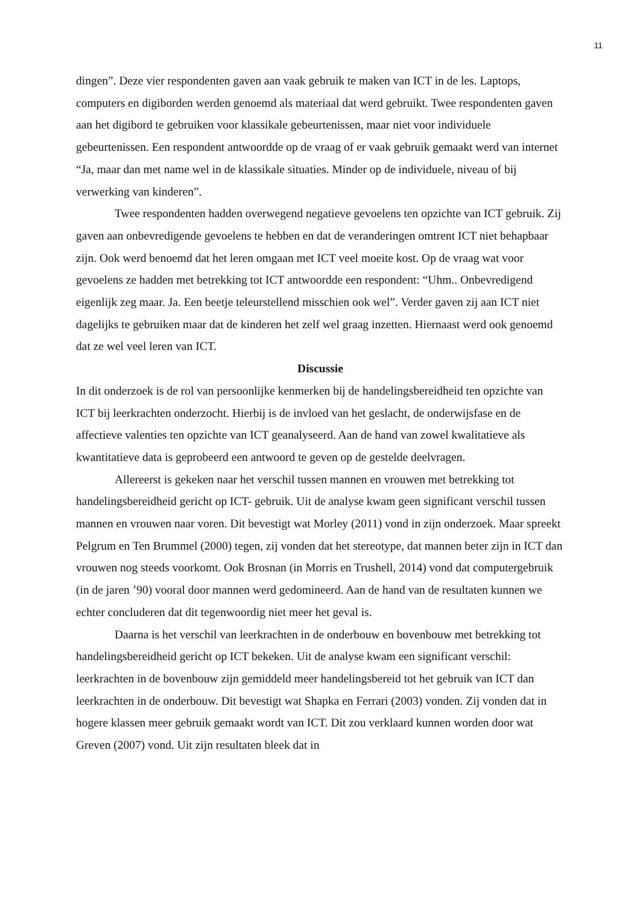11
dingen”. Deze vier respondenten gaven aan vaak gebruik te maken van ICT in de les. Laptops, computers en digiborden werden genoemd als materiaal dat werd gebruikt. Twee respondenten gaven aan het digibord te gebruiken voor klassikale gebeurtenissen, maar niet voor individuele gebeurtenissen. Een respondent antwoordde op de vraag of er vaak gebruik gemaakt werd van internet “Ja, maar dan met name wel in de klassikale situaties. Minder op de individuele, niveau of bij verwerking van kinderen”.
Twee respondenten hadden overwegend negatieve gevoelens ten opzichte van ICT gebruik. Zij gaven aan onbevredigende gevoelens te hebben en dat de veranderingen omtrent ICT niet behapbaar zijn. Ook werd benoemd dat het leren omgaan met ICT veel moeite kost. Op de vraag wat voor gevoelens ze hadden met betrekking tot ICT antwoordde een respondent: “Uhm.. Onbevredigend eigenlijk zeg maar. Ja. Een beetje teleurstellend misschien ook wel”. Verder gaven zij aan ICT niet dagelijks te gebruiken maar dat de kinderen het zelf wel graag inzetten. Hiernaast werd ook genoemd dat ze wel veel leren van ICT.
Discussie
In dit onderzoek is de rol van persoonlijke kenmerken bij de handelingsbereidheid ten opzichte van ICT bij leerkrachten onderzocht. Hierbij is de invloed van het geslacht, de onderwijsfase en de affectieve valenties ten opzichte van ICT geanalyseerd. Aan de hand van zowel kwalitatieve als kwantitatieve data is geprobeerd een antwoord te geven op de gestelde deelvragen.
Allereerst is gekeken naar het verschil tussen mannen en vrouwen met betrekking tot handelingsbereidheid gericht op ICT- gebruik. Uit de analyse kwam geen significant verschil tussen mannen en vrouwen naar voren. Dit bevestigt wat Morley (2011) vond in zijn onderzoek. Maar spreekt Pelgrum en Ten Brummel (2000) tegen, zij vonden dat het stereotype, dat mannen beter zijn in ICT dan vrouwen nog steeds voorkomt. Ook Brosnan (in Morris en Trushell, 2014) vond dat computergebruik (in de jaren ’90) vooral door mannen werd gedomineerd. Aan de hand van de resultaten kunnen we echter concluderen dat dit tegenwoordig niet meer het geval is.
Daarna is het verschil van leerkrachten in de onderbouw en bovenbouw met betrekking tot handelingsbereidheid gericht op ICT bekeken. Uit de analyse kwam een significant verschil: leerkrachten in de bovenbouw zijn gemiddeld meer handelingsbereid tot het gebruik van ICT dan leerkrachten in de onderbouw. Dit bevestigt wat Shapka en Ferrari (2003) vonden. Zij vonden dat in hogere klassen meer gebruik gemaakt wordt van ICT. Dit zou verklaard kunnen worden door wat Greven (2007) vond. Uit zijn resultaten bleek dat in